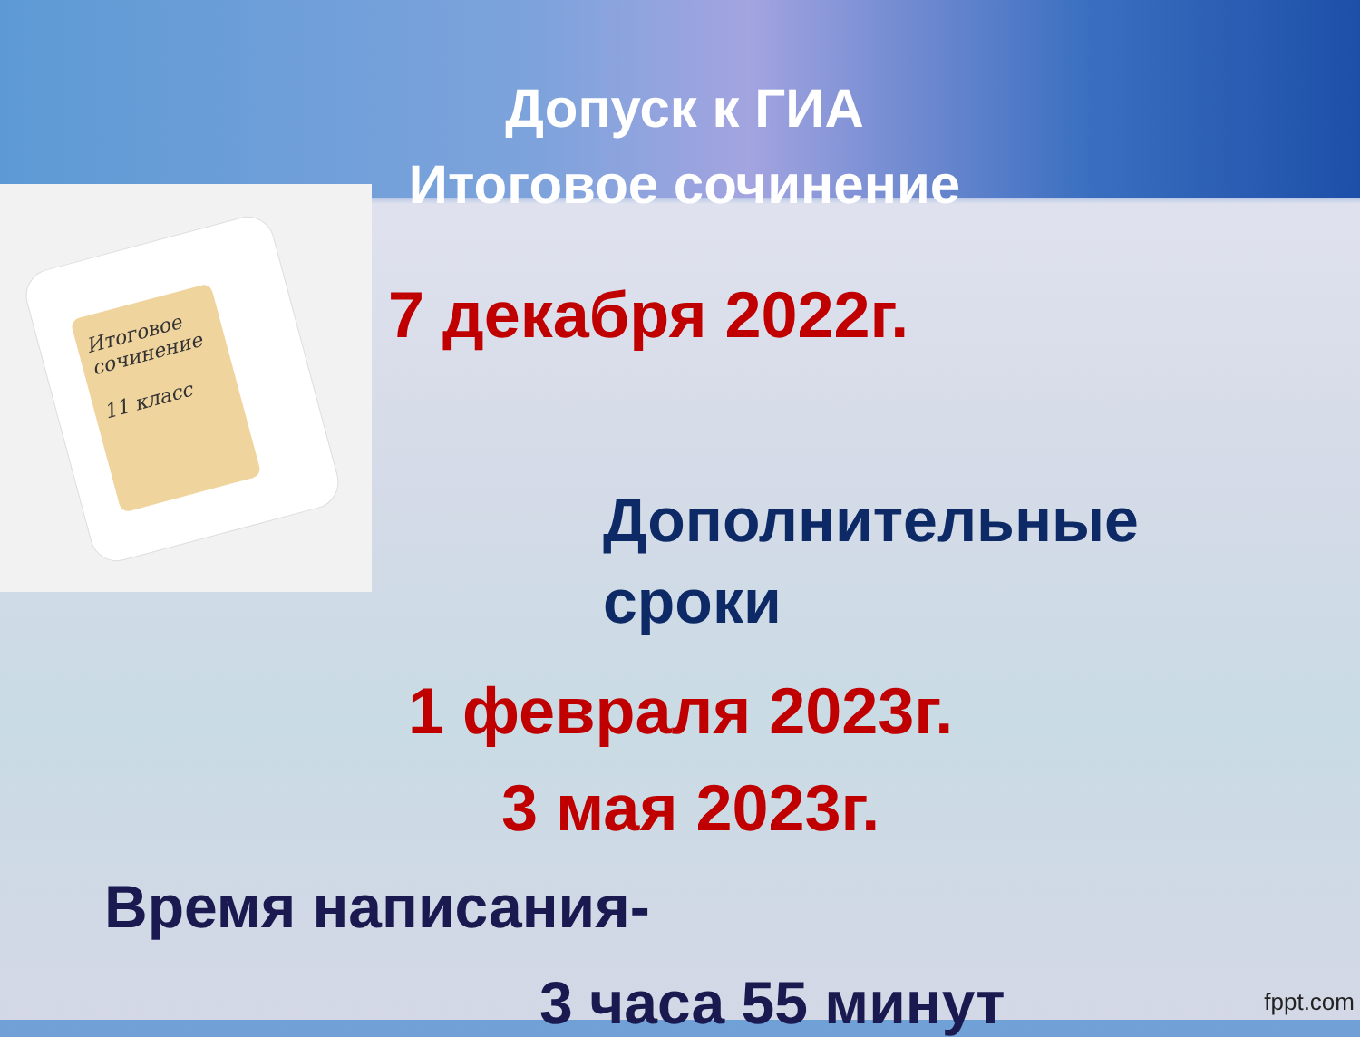Допуск к ГИА
Итоговое сочинение
Итоговое сочинение
11 класс
7 декабря 2022г.
Дополнительные
сроки
1 февраля 2023г.
3 мая 2023г.
Время написания-
3 часа 55 минут
fppt.com